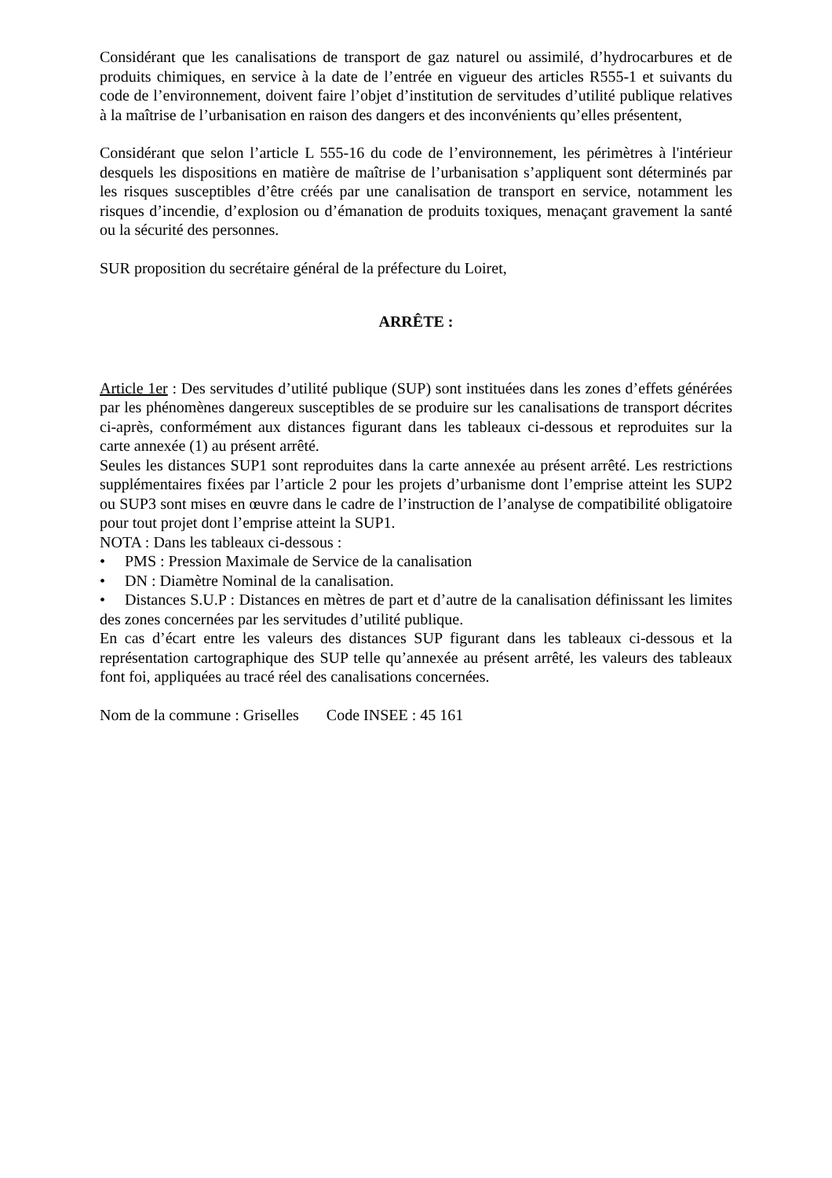Considérant que les canalisations de transport de gaz naturel ou assimilé, d’hydrocarbures et de produits chimiques, en service à la date de l’entrée en vigueur des articles R555-1 et suivants du code de l’environnement, doivent faire l’objet d’institution de servitudes d’utilité publique relatives à la maîtrise de l’urbanisation en raison des dangers et des inconvénients qu’elles présentent,
Considérant que selon l’article L 555-16 du code de l’environnement, les périmètres à l'intérieur desquels les dispositions en matière de maîtrise de l’urbanisation s’appliquent sont déterminés par les risques susceptibles d’être créés par une canalisation de transport en service, notamment les risques d’incendie, d’explosion ou d’émanation de produits toxiques, menaçant gravement la santé ou la sécurité des personnes.
SUR proposition du secrétaire général de la préfecture du Loiret,
ARRÊTE :
Article 1er : Des servitudes d’utilité publique (SUP) sont instituées dans les zones d’effets générées par les phénomènes dangereux susceptibles de se produire sur les canalisations de transport décrites ci-après, conformément aux distances figurant dans les tableaux ci-dessous et reproduites sur la carte annexée (1) au présent arrêté.
Seules les distances SUP1 sont reproduites dans la carte annexée au présent arrêté. Les restrictions supplémentaires fixées par l’article 2 pour les projets d’urbanisme dont l’emprise atteint les SUP2 ou SUP3 sont mises en œuvre dans le cadre de l’instruction de l’analyse de compatibilité obligatoire pour tout projet dont l’emprise atteint la SUP1.
NOTA : Dans les tableaux ci-dessous :
• PMS : Pression Maximale de Service de la canalisation
• DN : Diamètre Nominal de la canalisation.
• Distances S.U.P : Distances en mètres de part et d’autre de la canalisation définissant les limites des zones concernées par les servitudes d’utilité publique.
En cas d’écart entre les valeurs des distances SUP figurant dans les tableaux ci-dessous et la représentation cartographique des SUP telle qu’annexée au présent arrêté, les valeurs des tableaux font foi, appliquées au tracé réel des canalisations concernées.
Nom de la commune : Griselles Code INSEE : 45 161